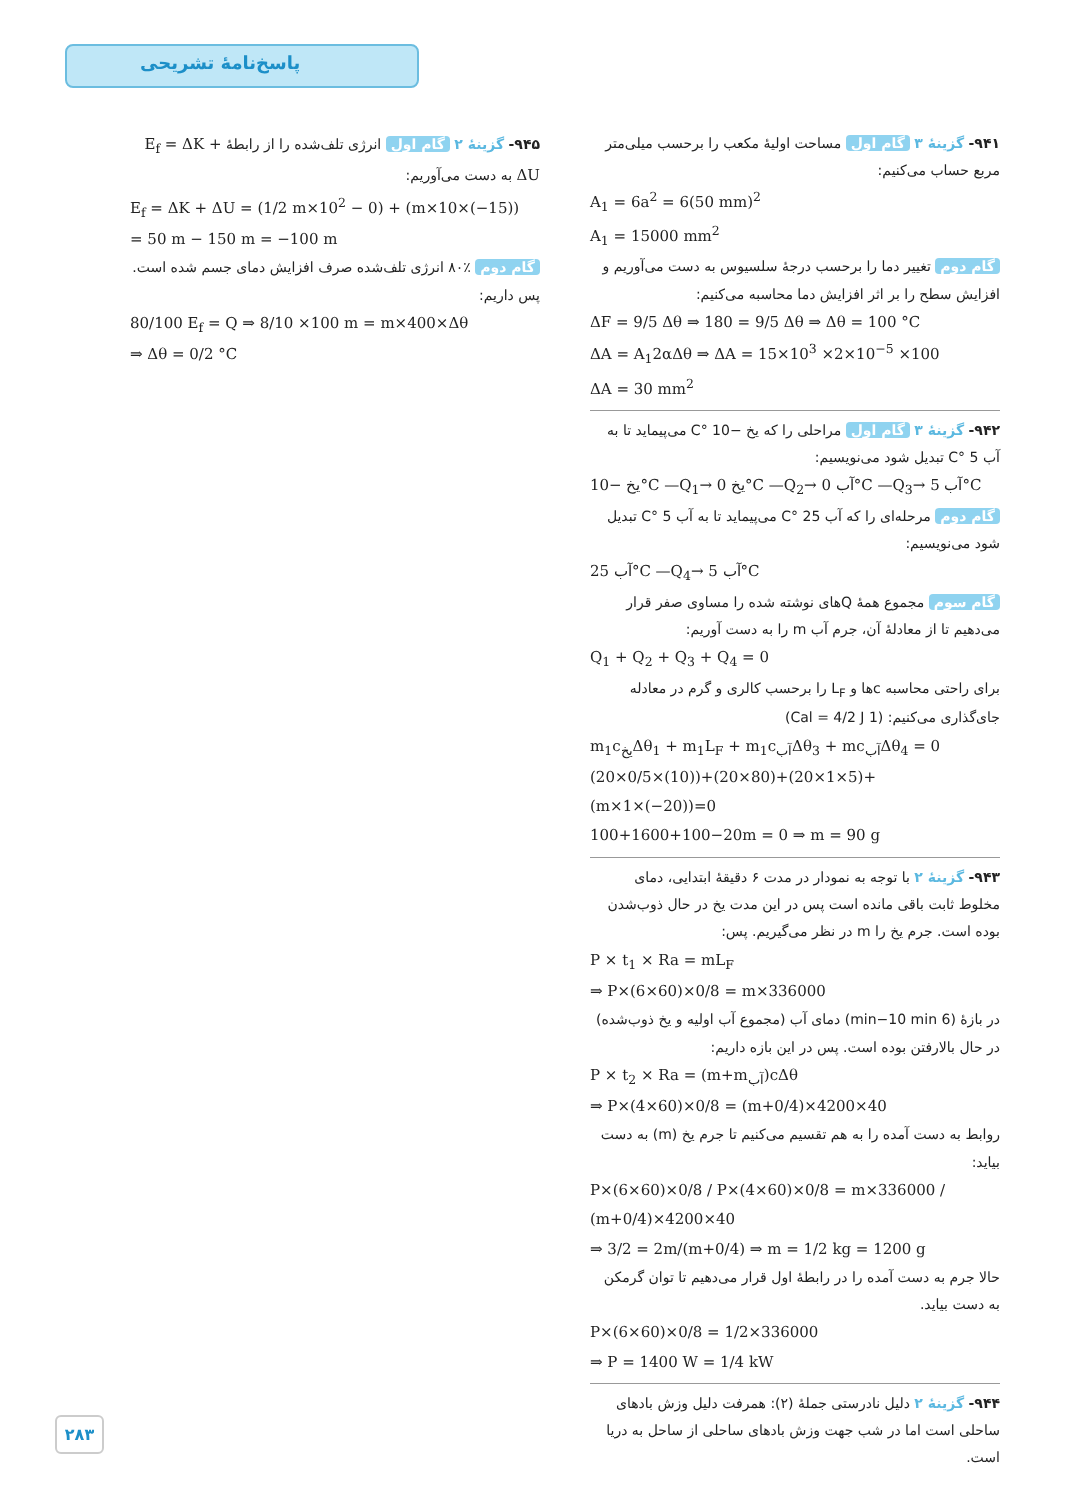پاسخ‌نامهٔ تشریحی
۹۴۱- گزینهٔ ۳ گام اول مساحت اولیهٔ مکعب را برحسب میلی‌متر مربع حساب می‌کنیم:
A<sub>1</sub> = 6a<sup>2</sup> = 6(50 mm)<sup>2</sup>
A<sub>1</sub> = 15000 mm<sup>2</sup>
گام دوم تغییر دما را برحسب درجهٔ سلسیوس به دست می‌آوریم و افزایش سطح را بر اثر افزایش دما محاسبه می‌کنیم:
ΔF = 9/5 Δθ ⇒ 180 = 9/5 Δθ ⇒ Δθ = 100 °C
ΔA = A<sub>1</sub>2αΔθ ⇒ ΔA = 15×10<sup>3</sup> ×2×10<sup>−5</sup> ×100
ΔA = 30 mm<sup>2</sup>
۹۴۲- گزینهٔ ۳ گام اول مراحلی را که یخ −10 °C می‌پیماید تا به آب 5 °C تبدیل شود می‌نویسیم:
یخ −10°C —Q<sub>1</sub>→ یخ 0°C —Q<sub>2</sub>→ آب 0°C —Q<sub>3</sub>→ آب 5°C
گام دوم مرحله‌ای را که آب 25 °C می‌پیماید تا به آب 5 °C تبدیل شود می‌نویسیم:
آب 25°C —Q<sub>4</sub>→ آب 5°C
گام سوم مجموع همهٔ Qهای نوشته شده را مساوی صفر قرار می‌دهیم تا از معادلهٔ آن، جرم آب m را به دست آوریم:
Q<sub>1</sub> + Q<sub>2</sub> + Q<sub>3</sub> + Q<sub>4</sub> = 0
برای راحتی محاسبه cها و L<sub>F</sub> را برحسب کالری و گرم در معادله جای‌گذاری می‌کنیم: (1 Cal = 4/2 J)
m<sub>1</sub>c<sub>یخ</sub>Δθ<sub>1</sub> + m<sub>1</sub>L<sub>F</sub> + m<sub>1</sub>c<sub>آب</sub>Δθ<sub>3</sub> + mc<sub>آب</sub>Δθ<sub>4</sub> = 0
(20×0/5×(10))+(20×80)+(20×1×5)+(m×1×(−20))=0
100+1600+100−20m = 0 ⇒ m = 90 g
۹۴۳- گزینهٔ ۲ با توجه به نمودار در مدت ۶ دقیقهٔ ابتدایی، دمای مخلوط ثابت باقی مانده است پس در این مدت یخ در حال ذوب‌شدن بوده است. جرم یخ را m در نظر می‌گیریم. پس:
P × t<sub>1</sub> × Ra = mL<sub>F</sub>
⇒ P×(6×60)×0/8 = m×336000
در بازهٔ (6 min−10 min) دمای آب (مجموع آب اولیه و یخ ذوب‌شده) در حال بالارفتن بوده است. پس در این بازه داریم:
P × t<sub>2</sub> × Ra = (m+m<sub>آب</sub>)cΔθ
⇒ P×(4×60)×0/8 = (m+0/4)×4200×40
روابط به دست آمده را به هم تقسیم می‌کنیم تا جرم یخ (m) به دست بیاید:
P×(6×60)×0/8 / P×(4×60)×0/8 = m×336000 / (m+0/4)×4200×40
⇒ 3/2 = 2m/(m+0/4) ⇒ m = 1/2 kg = 1200 g
حالا جرم به دست آمده را در رابطهٔ اول قرار می‌دهیم تا توان گرمکن به دست بیاید.
P×(6×60)×0/8 = 1/2×336000
⇒ P = 1400 W = 1/4 kW
۹۴۴- گزینهٔ ۲ دلیل نادرستی جملهٔ (۲): همرفت دلیل وزش بادهای ساحلی است اما در شب جهت وزش بادهای ساحلی از ساحل به دریا است.
۹۴۵- گزینهٔ ۲ گام اول انرژی تلف‌شده را از رابطهٔ E<sub>f</sub> = ΔK + ΔU به دست می‌آوریم:
E<sub>f</sub> = ΔK + ΔU = (1/2 m×10<sup>2</sup> − 0) + (m×10×(−15))
= 50 m − 150 m = −100 m
گام دوم ٪۸۰ انرژی تلف‌شده صرف افزایش دمای جسم شده است. پس داریم:
80/100 E<sub>f</sub> = Q ⇒ 8/10 ×100 m = m×400×Δθ
⇒ Δθ = 0/2 °C
۲۸۳